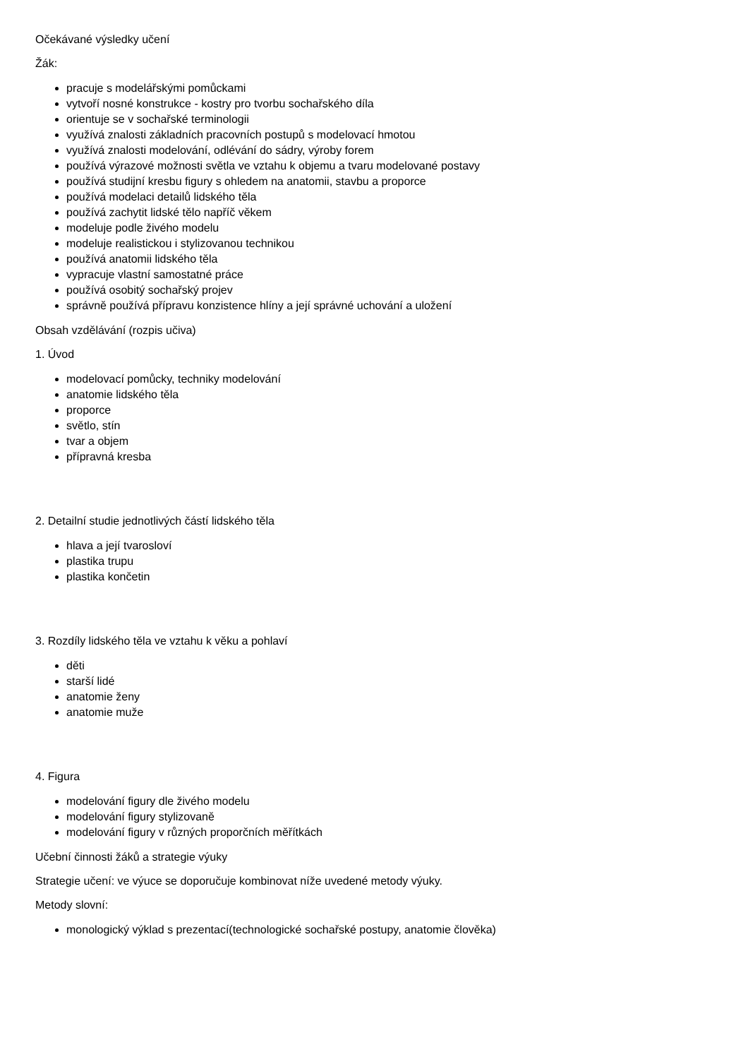Očekávané výsledky učení
Žák:
pracuje s modelářskými pomůckami
vytvoří nosné konstrukce - kostry pro tvorbu sochařského díla
orientuje se v sochařské terminologii
využívá znalosti základních pracovních postupů s modelovací hmotou
využívá znalosti modelování, odlévání do sádry, výroby forem
používá výrazové možnosti světla ve vztahu k objemu a tvaru modelované postavy
používá studijní kresbu figury s ohledem na anatomii, stavbu a proporce
používá modelaci detailů lidského těla
používá zachytit lidské tělo napříč věkem
modeluje podle živého modelu
modeluje realistickou i stylizovanou technikou
používá anatomii lidského těla
vypracuje vlastní samostatné práce
používá osobitý sochařský projev
správně používá přípravu konzistence hlíny a její správné uchování a uložení
Obsah vzdělávání (rozpis učiva)
1. Úvod
modelovací pomůcky, techniky modelování
anatomie lidského těla
proporce
světlo, stín
tvar a objem
přípravná kresba
2. Detailní studie jednotlivých částí lidského těla
hlava a její tvarosloví
plastika trupu
plastika končetin
3. Rozdíly lidského těla ve vztahu k věku a pohlaví
děti
starší lidé
anatomie ženy
anatomie muže
4. Figura
modelování figury dle živého modelu
modelování figury stylizovaně
modelování figury v různých proporčních měřítkách
Učební činnosti žáků a strategie výuky
Strategie učení: ve výuce se doporučuje kombinovat níže uvedené metody výuky.
Metody slovní:
monologický výklad s prezentací(technologické sochařské postupy, anatomie člověka)